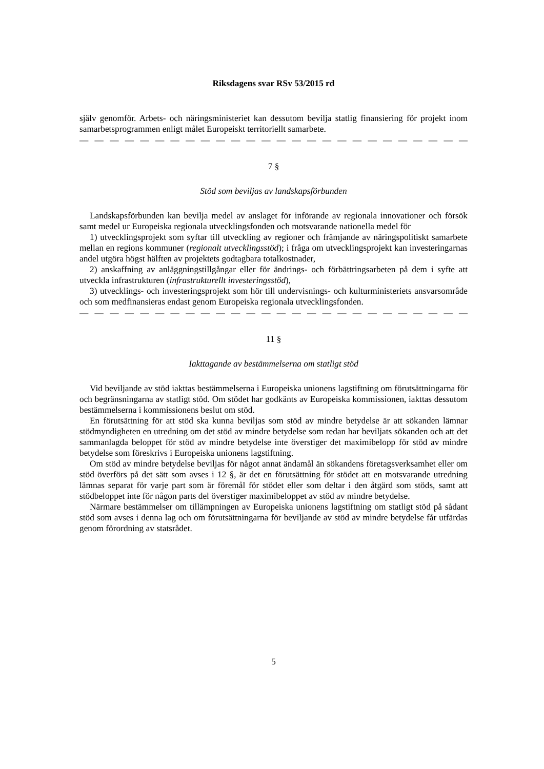Riksdagens svar RSv 53/2015 rd
själv genomför. Arbets- och näringsministeriet kan dessutom bevilja statlig finansiering för projekt inom samarbetsprogrammen enligt målet Europeiskt territoriellt samarbete.
— — — — — — — — — — — — — — — — — — — — — — — — — —
7 §
Stöd som beviljas av landskapsförbunden
Landskapsförbunden kan bevilja medel av anslaget för införande av regionala innovationer och försök samt medel ur Europeiska regionala utvecklingsfonden och motsvarande nationella medel för
1) utvecklingsprojekt som syftar till utveckling av regioner och främjande av näringspolitiskt samarbete mellan en regions kommuner (regionalt utvecklingsstöd); i fråga om utvecklingsprojekt kan investeringarnas andel utgöra högst hälften av projektets godtagbara totalkostnader,
2) anskaffning av anläggningstillgångar eller för ändrings- och förbättringsarbeten på dem i syfte att utveckla infrastrukturen (infrastrukturellt investeringsstöd),
3) utvecklings- och investeringsprojekt som hör till undervisnings- och kulturministeriets ansvarsområde och som medfinansieras endast genom Europeiska regionala utvecklingsfonden.
— — — — — — — — — — — — — — — — — — — — — — — — — —
11 §
Iakttagande av bestämmelserna om statligt stöd
Vid beviljande av stöd iakttas bestämmelserna i Europeiska unionens lagstiftning om förutsättningarna för och begränsningarna av statligt stöd. Om stödet har godkänts av Europeiska kommissionen, iakttas dessutom bestämmelserna i kommissionens beslut om stöd.
En förutsättning för att stöd ska kunna beviljas som stöd av mindre betydelse är att sökanden lämnar stödmyndigheten en utredning om det stöd av mindre betydelse som redan har beviljats sökanden och att det sammanlagda beloppet för stöd av mindre betydelse inte överstiger det maximibelopp för stöd av mindre betydelse som föreskrivs i Europeiska unionens lagstiftning.
Om stöd av mindre betydelse beviljas för något annat ändamål än sökandens företagsverksamhet eller om stöd överförs på det sätt som avses i 12 §, är det en förutsättning för stödet att en motsvarande utredning lämnas separat för varje part som är föremål för stödet eller som deltar i den åtgärd som stöds, samt att stödbeloppet inte för någon parts del överstiger maximibeloppet av stöd av mindre betydelse.
Närmare bestämmelser om tillämpningen av Europeiska unionens lagstiftning om statligt stöd på sådant stöd som avses i denna lag och om förutsättningarna för beviljande av stöd av mindre betydelse får utfärdas genom förordning av statsrådet.
5